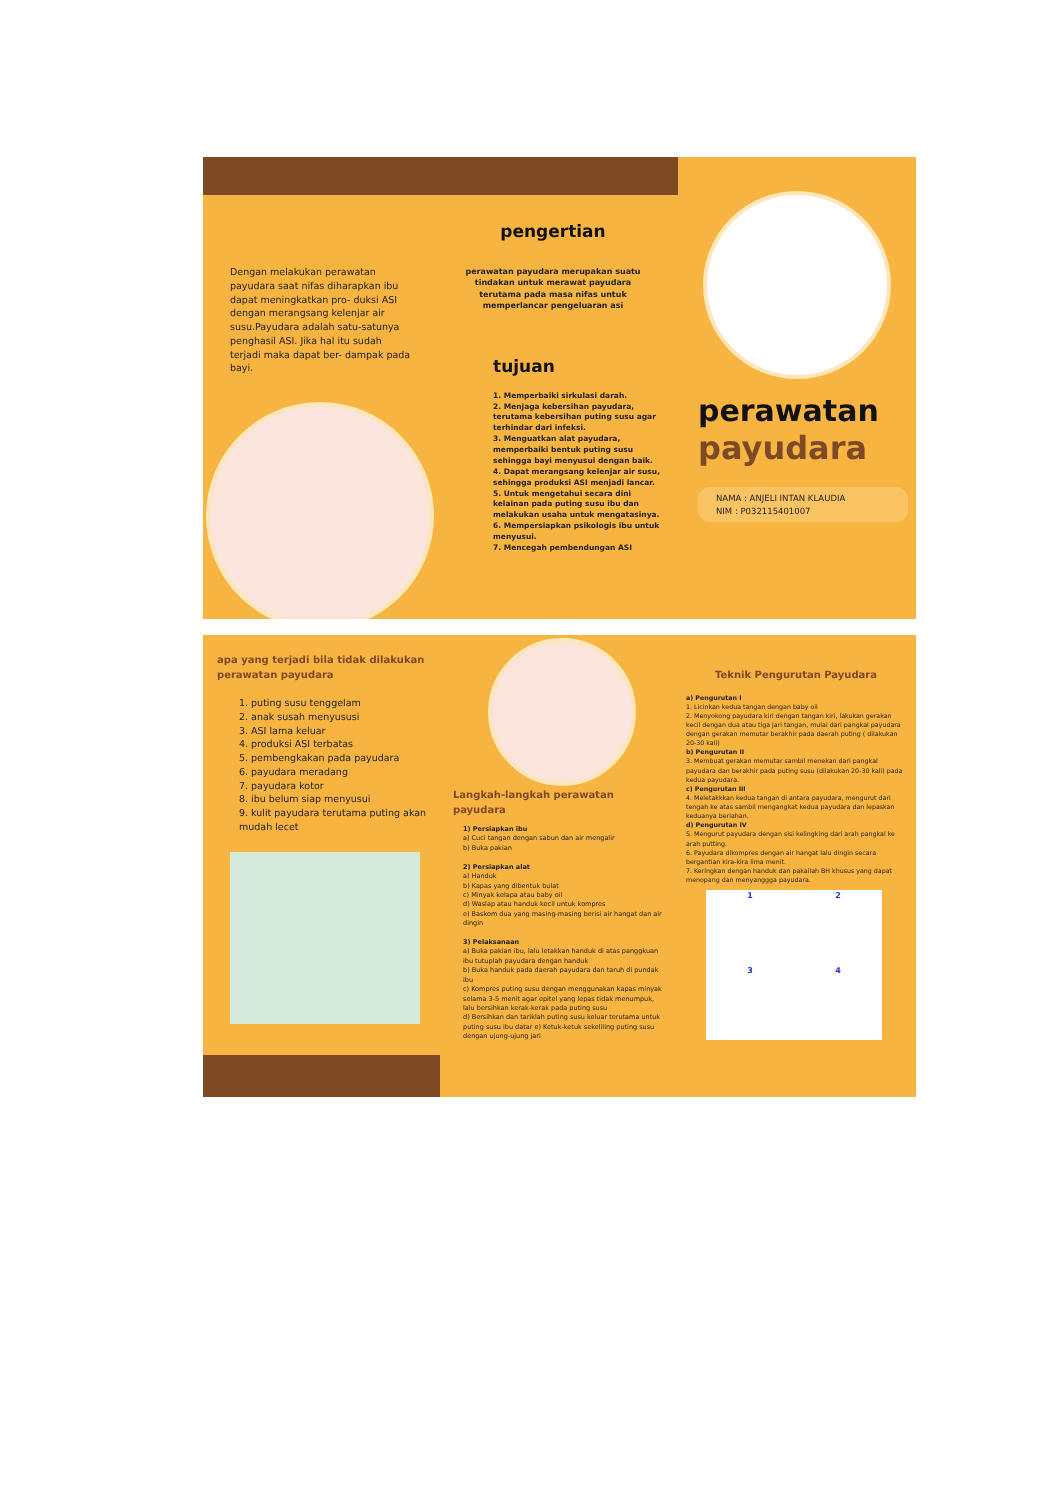Dengan melakukan perawatan payudara saat nifas diharapkan ibu dapat meningkatkan pro- duksi ASI dengan merangsang kelenjar air susu.Payudara adalah satu-satunya penghasil ASI. Jika hal itu sudah terjadi maka dapat ber- dampak pada bayi.
pengertian
perawatan payudara merupakan suatu tindakan untuk merawat payudara terutama pada masa nifas untuk memperlancar pengeluaran asi
tujuan
1. Memperbaiki sirkulasi darah.
2. Menjaga kebersihan payudara, terutama kebersihan puting susu agar terhindar dari infeksi.
3. Menguatkan alat payudara, memperbaiki bentuk puting susu sehingga bayi menyusui dengan baik.
4. Dapat merangsang kelenjar air susu, sehingga produksi ASI menjadi lancar.
5. Untuk mengetahui secara dini kelainan pada puting susu ibu dan melakukan usaha untuk mengatasinya.
6. Mempersiapkan psikologis ibu untuk menyusui.
7. Mencegah pembendungan ASI
perawatan
payudara
NAMA : ANJELI INTAN KLAUDIA
NIM : P032115401007
apa yang terjadi bila tidak dilakukan perawatan payudara
1. puting susu tenggelam
2. anak susah menyususi
3. ASI lama keluar
4. produksi ASI terbatas
5. pembengkakan pada payudara
6. payudara meradang
7. payudara kotor
8. ibu belum siap menyusui
9. kulit payudara terutama puting akan mudah lecet
Langkah-langkah perawatan payudara
1) Persiapkan ibu
a) Cuci tangan dengan sabun dan air mengalir
b) Buka pakian
2) Persiapkan alat
a) Handuk
b) Kapas yang dibentuk bulat
c) Minyak kelapa atau baby oil
d) Waslap atau handuk kecil untuk kompres
e) Baskom dua yang masing-masing berisi air hangat dan air dingin
3) Pelaksanaan
a) Buka pakian ibu, lalu letakkan handuk di atas panggkuan ibu tutuplah payudara dengan handuk
b) Buka handuk pada daerah payudara dan taruh di pundak ibu
c) Kompres puting susu dengan menggunakan kapas minyak selama 3-5 menit agar epitel yang lepas tidak menumpuk, lalu bersihkan kerak-kerak pada puting susu
d) Bersihkan dan tariklah puting susu keluar terutama untuk puting susu ibu datar e) Ketuk-ketuk sekeliling puting susu dengan ujung-ujung jari
Teknik Pengurutan Payudara
a) Pengurutan I
1. Licinkan kedua tangan dengan baby oil
2. Menyokong payudara kiri dengan tangan kiri, lakukan gerakan kecil dengan dua atau tiga jari tangan, mulai dari pangkal payudara dengan gerakan memutar berakhir pada daerah puting ( dilakukan 20-30 kali)
b) Pengurutan II
3. Membuat gerakan memutar sambil menekan dari pangkal payudara dan berakhir pada puting susu (dilakukan 20-30 kali) pada kedua payudara.
c) Pengurutan III
4. Meletakkkan kedua tangan di antara payudara, mengurut dari tengah ke atas sambil mengangkat kedua payudara dan lepaskan keduanya berlahan.
d) Pengurutan IV
5. Mengurut payudara dengan sisi kelingking dari arah pangkal ke arah putting.
6. Payudara dikompres dengan air hangat lalu dingin secara bergantian kira-kira lima menit.
7. Keringkan dengan handuk dan pakailah BH khusus yang dapat menopang dan menyanggga payudara.
1 2 3 4